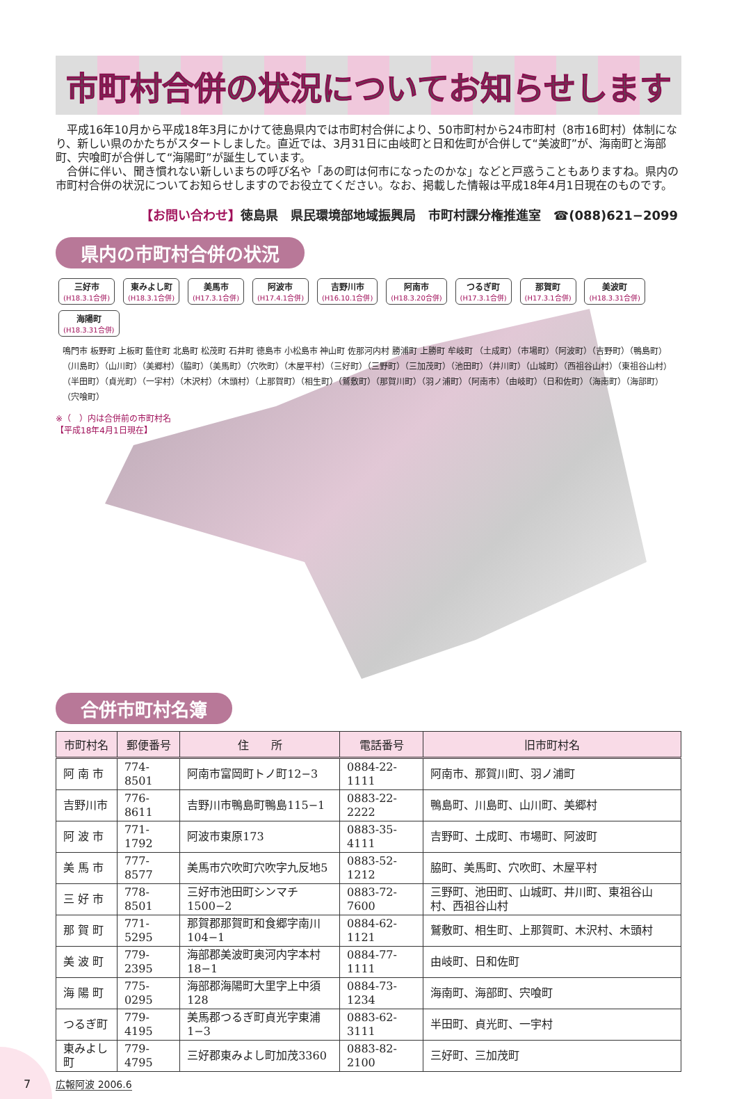市町村合併の状況についてお知らせします
平成16年10月から平成18年3月にかけて徳島県内では市町村合併により、50市町村から24市町村（8市16町村）体制になり、新しい県のかたちがスタートしました。直近では、3月31日に由岐町と日和佐町が合併して“美波町”が、海南町と海部町、宍喰町が合併して“海陽町”が誕生しています。
合併に伴い、聞き慣れない新しいまちの呼び名や「あの町は何市になったのかな」などと戸惑うこともありますね。県内の市町村合併の状況についてお知らせしますのでお役立てください。なお、掲載した情報は平成18年4月1日現在のものです。
【お問い合わせ】徳島県　県民環境部地域振興局　市町村課分権推進室　☎(088)621−2099
県内の市町村合併の状況
三好市 (H18.3.1合併)
東みよし町 (H18.3.1合併)
美馬市 (H17.3.1合併)
阿波市 (H17.4.1合併)
吉野川市 (H16.10.1合併)
阿南市 (H18.3.20合併)
つるぎ町 (H17.3.1合併)
那賀町 (H17.3.1合併)
美波町 (H18.3.31合併)
海陽町 (H18.3.31合併)
鳴門市 板野町 上板町 藍住町 北島町 松茂町 石井町 徳島市 小松島市 神山町 佐那河内村 勝浦町 上勝町 牟岐町 （土成町）（市場町）（阿波町）（吉野町）（鴨島町）（川島町）（山川町）（美郷村）（脇町）（美馬町）（穴吹町）（木屋平村）（三好町）（三野町）（三加茂町）（池田町）（井川町）（山城町）（西祖谷山村）（東祖谷山村）（半田町）（貞光町）（一宇村）（木沢村）（木頭村）（上那賀町）（相生町）（鷲敷町）（那賀川町）（羽ノ浦町）（阿南市）（由岐町）（日和佐町）（海南町）（海部町）（宍喰町）
※（　）内は合併前の市町村名
【平成18年4月1日現在】
合併市町村名簿
| 市町村名 | 郵便番号 | 住 所 | 電話番号 | 旧市町村名 |
| --- | --- | --- | --- | --- |
| 阿 南 市 | 774-8501 | 阿南市富岡町トノ町12−3 | 0884-22-1111 | 阿南市、那賀川町、羽ノ浦町 |
| 吉野川市 | 776-8611 | 吉野川市鴨島町鴨島115−1 | 0883-22-2222 | 鴨島町、川島町、山川町、美郷村 |
| 阿 波 市 | 771-1792 | 阿波市東原173 | 0883-35-4111 | 吉野町、土成町、市場町、阿波町 |
| 美 馬 市 | 777-8577 | 美馬市穴吹町穴吹字九反地5 | 0883-52-1212 | 脇町、美馬町、穴吹町、木屋平村 |
| 三 好 市 | 778-8501 | 三好市池田町シンマチ1500−2 | 0883-72-7600 | 三野町、池田町、山城町、井川町、東祖谷山村、西祖谷山村 |
| 那 賀 町 | 771-5295 | 那賀郡那賀町和食郷字南川104−1 | 0884-62-1121 | 鷲敷町、相生町、上那賀町、木沢村、木頭村 |
| 美 波 町 | 779-2395 | 海部郡美波町奥河内字本村18−1 | 0884-77-1111 | 由岐町、日和佐町 |
| 海 陽 町 | 775-0295 | 海部郡海陽町大里字上中須128 | 0884-73-1234 | 海南町、海部町、宍喰町 |
| つるぎ町 | 779-4195 | 美馬郡つるぎ町貞光字東浦1−3 | 0883-62-3111 | 半田町、貞光町、一宇村 |
| 東みよし町 | 779-4795 | 三好郡東みよし町加茂3360 | 0883-82-2100 | 三好町、三加茂町 |
7 広報阿波 2006.6